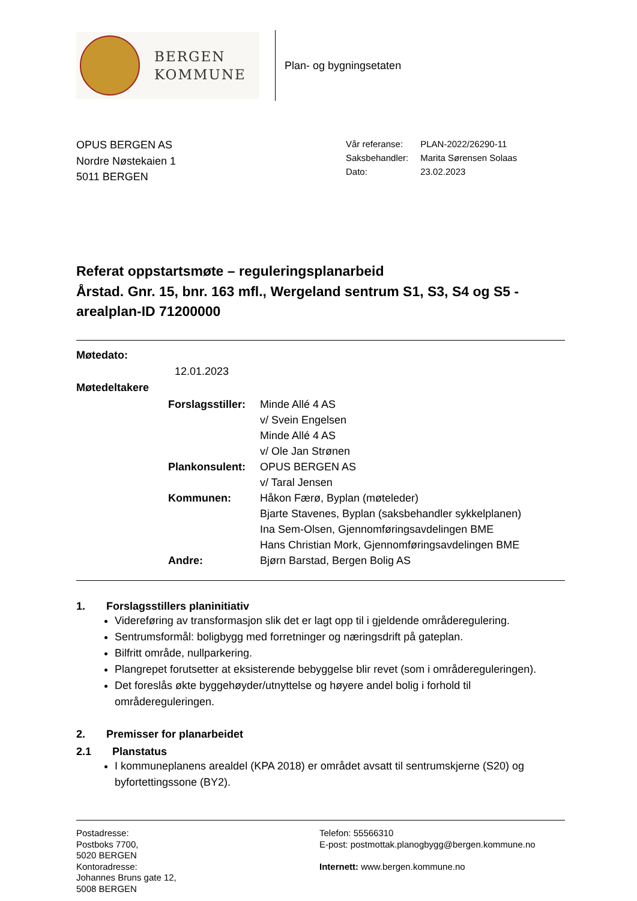BERGEN
KOMMUNE
Plan- og bygningsetaten
OPUS BERGEN AS
Nordre Nøstekaien 1
5011 BERGEN
| Vår referanse: | PLAN-2022/26290-11 |
| Saksbehandler: | Marita Sørensen Solaas |
| Dato: | 23.02.2023 |
Referat oppstartsmøte – reguleringsplanarbeid
Årstad. Gnr. 15, bnr. 163 mfl., Wergeland sentrum S1, S3, S4 og S5 - arealplan-ID 71200000
Møtedato:
12.01.2023
Møtedeltakere
| Forslagsstiller: | Minde Allé 4 AS v/ Svein Engelsen Minde Allé 4 AS v/ Ole Jan Strønen |
| Plankonsulent: | OPUS BERGEN AS v/ Taral Jensen |
| Kommunen: | Håkon Færø, Byplan (møteleder) Bjarte Stavenes, Byplan (saksbehandler sykkelplanen) Ina Sem-Olsen, Gjennomføringsavdelingen BME Hans Christian Mork, Gjennomføringsavdelingen BME |
| Andre: | Bjørn Barstad, Bergen Bolig AS |
1. Forslagsstillers planinitiativ
Videreføring av transformasjon slik det er lagt opp til i gjeldende områderegulering.
Sentrumsformål: boligbygg med forretninger og næringsdrift på gateplan.
Bilfritt område, nullparkering.
Plangrepet forutsetter at eksisterende bebyggelse blir revet (som i områdereguleringen).
Det foreslås økte byggehøyder/utnyttelse og høyere andel bolig i forhold til områdereguleringen.
2. Premisser for planarbeidet
2.1 Planstatus
I kommuneplanens arealdel (KPA 2018) er området avsatt til sentrumskjerne (S20) og byfortettingssone (BY2).
Postadresse:
Postboks 7700,
5020 BERGEN
Kontoradresse:
Johannes Bruns gate 12,
5008 BERGEN
Telefon: 55566310
E-post: postmottak.planogbygg@bergen.kommune.no
Internett: www.bergen.kommune.no